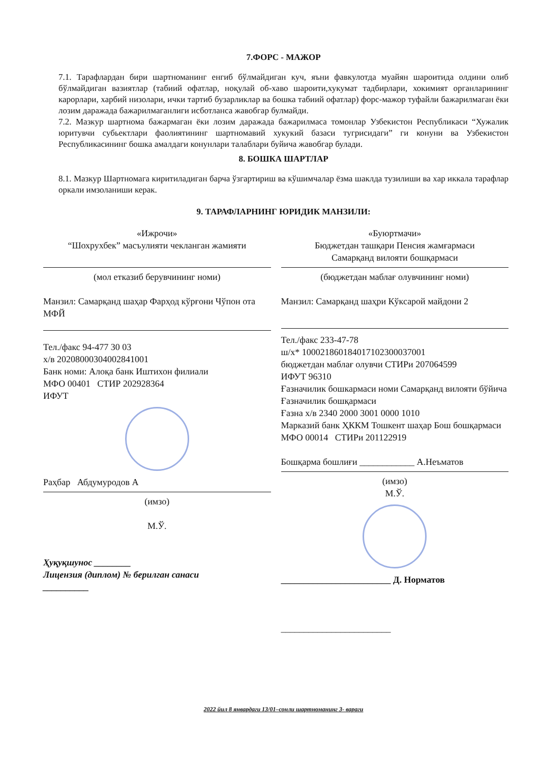7.ФОРС - МАЖОР
7.1. Тарафлардан бири шартноманинг енгиб бўлмайдиган куч, яъни фавкулотда муайян шароитида олдини олиб бўлмайдиган вазиятлар (табиий офатлар, ноқулай об-хаво шароити,хукумат тадбирлари, хокимият органларининг карорлари, харбий низолари, ички тартиб бузарликлар ва бошка табиий офатлар) форс-мажор туфайли бажарилмаган ёки лозим даражада бажарилмаганлиги исботланса жавобгар булмайди.
7.2. Мазкур шартнома бажармаган ёки лозим даражада бажарилмаса томонлар Узбекистон Республикаси “Хужалик юритувчи субьектлари фаолиятининг шартномавий хукукий базаси тугрисидаги” ги конуни ва Узбекистон Республикасининг бошка амалдаги конунлари талаблари буйича жавобгар булади.
8. БОШКА ШАРТЛАР
8.1. Мазкур Шартномага киритиладиган барча ўзгартириш ва кўшимчалар ёзма шаклда тузилиши ва хар иккала тарафлар оркали имзоланиши керак.
9. ТАРАФЛАРНИНГ ЮРИДИК МАНЗИЛИ:
«Ижрочи»
“Шохрухбек” масъулияти чекланган жамияти
(мол етказиб берувчининг номи)
Манзил: Самарқанд шаҳар Фарҳод кўрғони Чўпон ота МФЙ
Тел./факс 94-477 30 03
х/в 20208000304002841001
Банк номи: Алоқа банк Иштихон филиали
МФО 00401 СТИР 202928364
ИФУТ
Раҳбар Абдумуродов А
(имзо)
М.Ў.
Ҳуқуқшунос ________
Лицензия (диплом) № берилган санаси
__________
«Буюртмачи»
Бюджетдан ташқари Пенсия жамғармаси
Самарқанд вилояти бошқармаси
(бюджетдан маблағ олувчининг номи)
Манзил: Самарқанд шаҳри Кўксарой майдони 2
Тел./факс 233-47-78
ш/х* 100021860184017102300037001
бюджетдан маблағ олувчи СТИРи 207064599
ИФУТ 96310
Ғазначилик бошкармаси номи Самарқанд вилояти бўйича Ғазначилик бошқармаси
Ғазна х/в 2340 2000 3001 0000 1010
Марказий банк ҲККМ Тошкент шаҳар Бош бошқармаси
МФО 00014 СТИРи 201122919
Бошқарма бошлиғи ____________ А.Неъматов
(имзо)
М.Ў.
________________________ Д. Норматов
________________________
2022 йил 8 январдаги 13/01–сонли шартноманинг 3- вараги